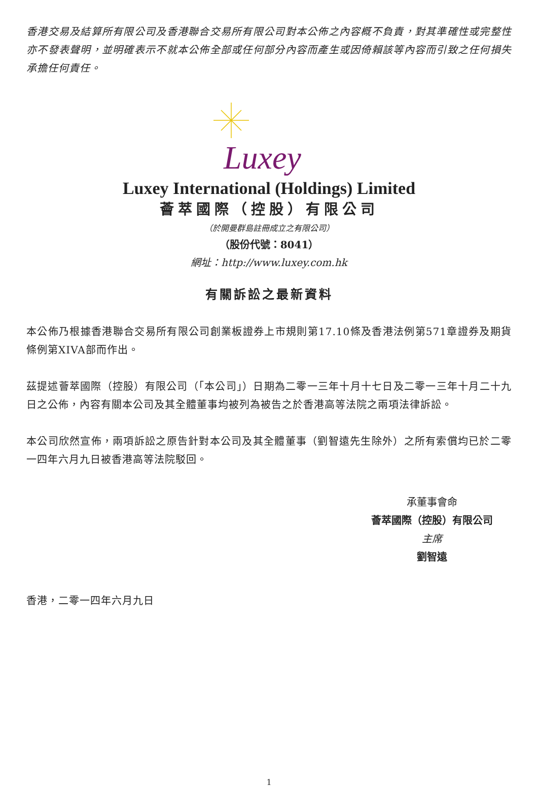香港交易及結算所有限公司及香港聯合交易所有限公司對本公佈之內容概不負責，對其準確性或完整性亦不發表聲明，並明確表示不就本公佈全部或任何部分內容而產生或因倚賴該等內容而引致之任何損失承擔任何責任。
Luxey
Luxey International (Holdings) Limited
薈萃國際（控股）有限公司
（於開曼群島註冊成立之有限公司）
（股份代號：8041）
網址：http://www.luxey.com.hk
有關訴訟之最新資料
本公佈乃根據香港聯合交易所有限公司創業板證券上市規則第17.10條及香港法例第571章證券及期貨條例第XIVA部而作出。
茲提述薈萃國際（控股）有限公司（「本公司」）日期為二零一三年十月十七日及二零一三年十月二十九日之公佈，內容有關本公司及其全體董事均被列為被告之於香港高等法院之兩項法律訴訟。
本公司欣然宣佈，兩項訴訟之原告針對本公司及其全體董事（劉智遠先生除外）之所有索償均已於二零一四年六月九日被香港高等法院駁回。
承董事會命
薈萃國際（控股）有限公司
主席
劉智遠
香港，二零一四年六月九日
1